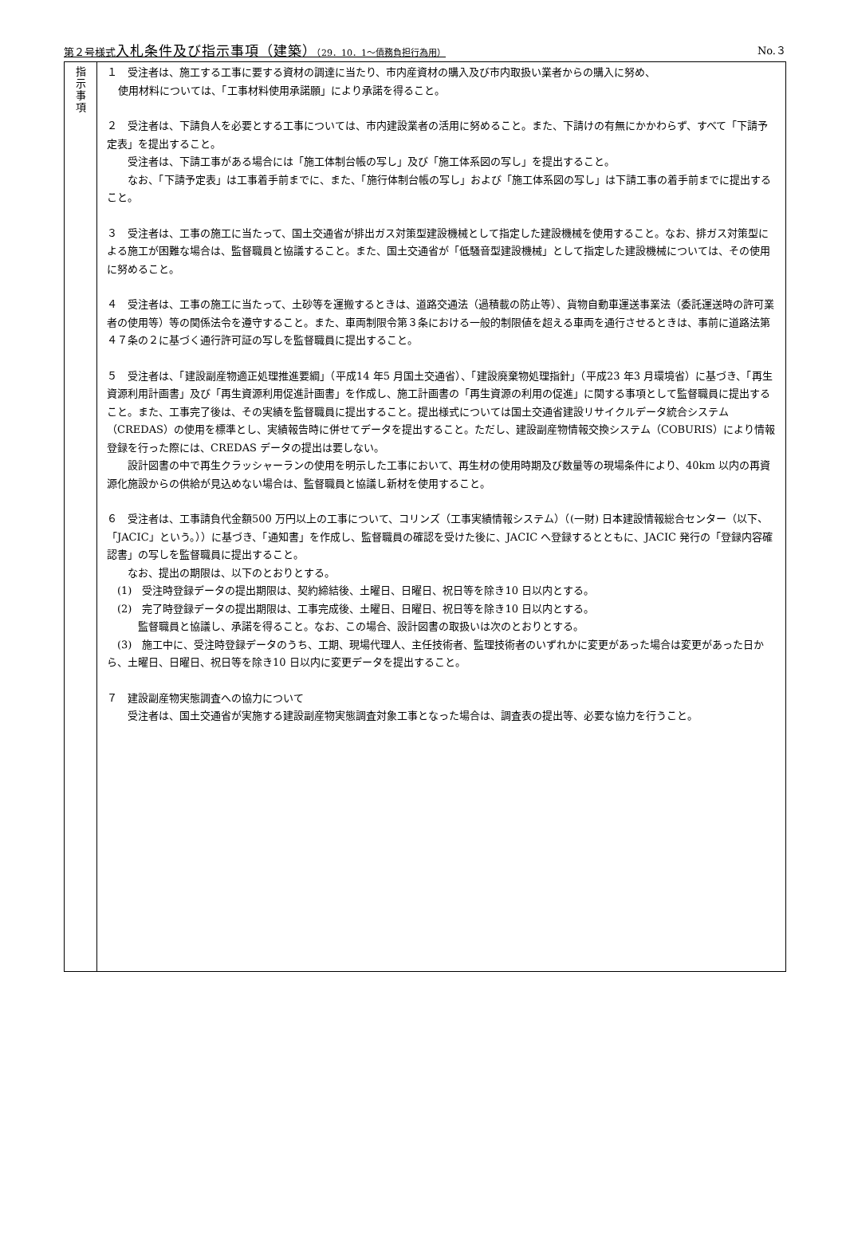第２号様式入札条件及び指示事項（建築）（29．10．1～債務負担行為用） No.３
| 指 示 事 項 | １ 受注者は、施工する工事に要する資材の調達に当たり、市内産資材の購入及び市内取扱い業者からの購入に努め、 使用材料については、「工事材料使用承諾願」により承諾を得ること。 ２ 受注者は、下請負人を必要とする工事については、市内建設業者の活用に努めること。また、下請けの有無にかかわらず、すべて「下請予定表」を提出すること。 受注者は、下請工事がある場合には「施工体制台帳の写し」及び「施工体系図の写し」を提出すること。 なお、「下請予定表」は工事着手前までに、また、「施行体制台帳の写し」および「施工体系図の写し」は下請工事の着手前までに提出すること。 ３ 受注者は、工事の施工に当たって、国土交通省が排出ガス対策型建設機械として指定した建設機械を使用すること。なお、排ガス対策型による施工が困難な場合は、監督職員と協議すること。また、国土交通省が「低騒音型建設機械」として指定した建設機械については、その使用に努めること。 ４ 受注者は、工事の施工に当たって、土砂等を運搬するときは、道路交通法（過積載の防止等）、貨物自動車運送事業法（委託運送時の許可業者の使用等）等の関係法令を遵守すること。また、車両制限令第３条における一般的制限値を超える車両を通行させるときは、事前に道路法第４７条の２に基づく通行許可証の写しを監督職員に提出すること。 ５ 受注者は、「建設副産物適正処理推進要綱」（平成14 年5 月国土交通省）、「建設廃棄物処理指針」（平成23 年3 月環境省）に基づき、「再生資源利用計画書」及び「再生資源利用促進計画書」を作成し、施工計画書の「再生資源の利用の促進」に関する事項として監督職員に提出すること。また、工事完了後は、その実績を監督職員に提出すること。提出様式については国土交通省建設リサイクルデータ統合システム（CREDAS）の使用を標準とし、実績報告時に併せてデータを提出すること。ただし、建設副産物情報交換システム（COBURIS）により情報登録を行った際には、CREDAS データの提出は要しない。 設計図書の中で再生クラッシャーランの使用を明示した工事において、再生材の使用時期及び数量等の現場条件により、40km 以内の再資源化施設からの供給が見込めない場合は、監督職員と協議し新材を使用すること。 ６ 受注者は、工事請負代金額500 万円以上の工事について、コリンズ（工事実績情報システム）（(一財) 日本建設情報総合センター（以下、「JACIC」という。））に基づき、「通知書」を作成し、監督職員の確認を受けた後に、JACIC へ登録するとともに、JACIC 発行の「登録内容確認書」の写しを監督職員に提出すること。 なお、提出の期限は、以下のとおりとする。 (1) 受注時登録データの提出期限は、契約締結後、土曜日、日曜日、祝日等を除き10 日以内とする。 (2) 完了時登録データの提出期限は、工事完成後、土曜日、日曜日、祝日等を除き10 日以内とする。 監督職員と協議し、承諾を得ること。なお、この場合、設計図書の取扱いは次のとおりとする。 (3) 施工中に、受注時登録データのうち、工期、現場代理人、主任技術者、監理技術者のいずれかに変更があった場合は変更があった日から、土曜日、日曜日、祝日等を除き10 日以内に変更データを提出すること。 ７ 建設副産物実態調査への協力について 受注者は、国土交通省が実施する建設副産物実態調査対象工事となった場合は、調査表の提出等、必要な協力を行うこと。 |